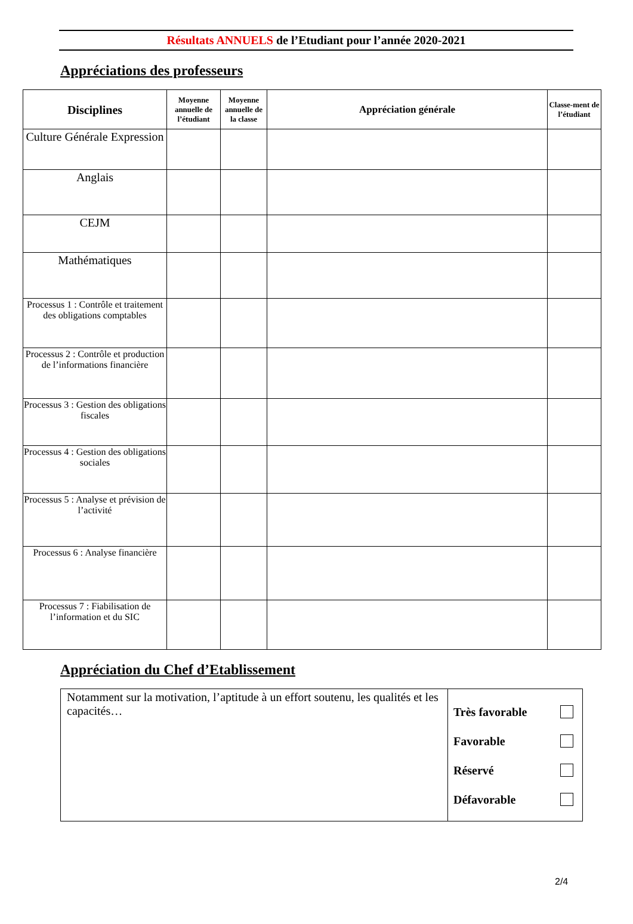Résultats ANNUELS de l’Etudiant pour l’année 2020-2021
Appréciations des professeurs
| Disciplines | Moyenne annuelle de l’étudiant | Moyenne annuelle de la classe | Appréciation générale | Classe-ment de l’étudiant |
| --- | --- | --- | --- | --- |
| Culture Générale Expression | | | | |
| Anglais | | | | |
| CEJM | | | | |
| Mathématiques | | | | |
| Processus 1 : Contrôle et traitement des obligations comptables | | | | |
| Processus 2 : Contrôle et production de l’informations financière | | | | |
| Processus 3 : Gestion des obligations fiscales | | | | |
| Processus 4 : Gestion des obligations sociales | | | | |
| Processus 5 : Analyse et prévision de l’activité | | | | |
| Processus 6 : Analyse financière | | | | |
| Processus 7 : Fiabilisation de l’information et du SIC | | | | |
Appréciation du Chef d’Etablissement
| Notamment sur la motivation, l’aptitude à un effort soutenu, les qualités et les capacités… | Très favorable Favorable Réservé Défavorable |
2/4